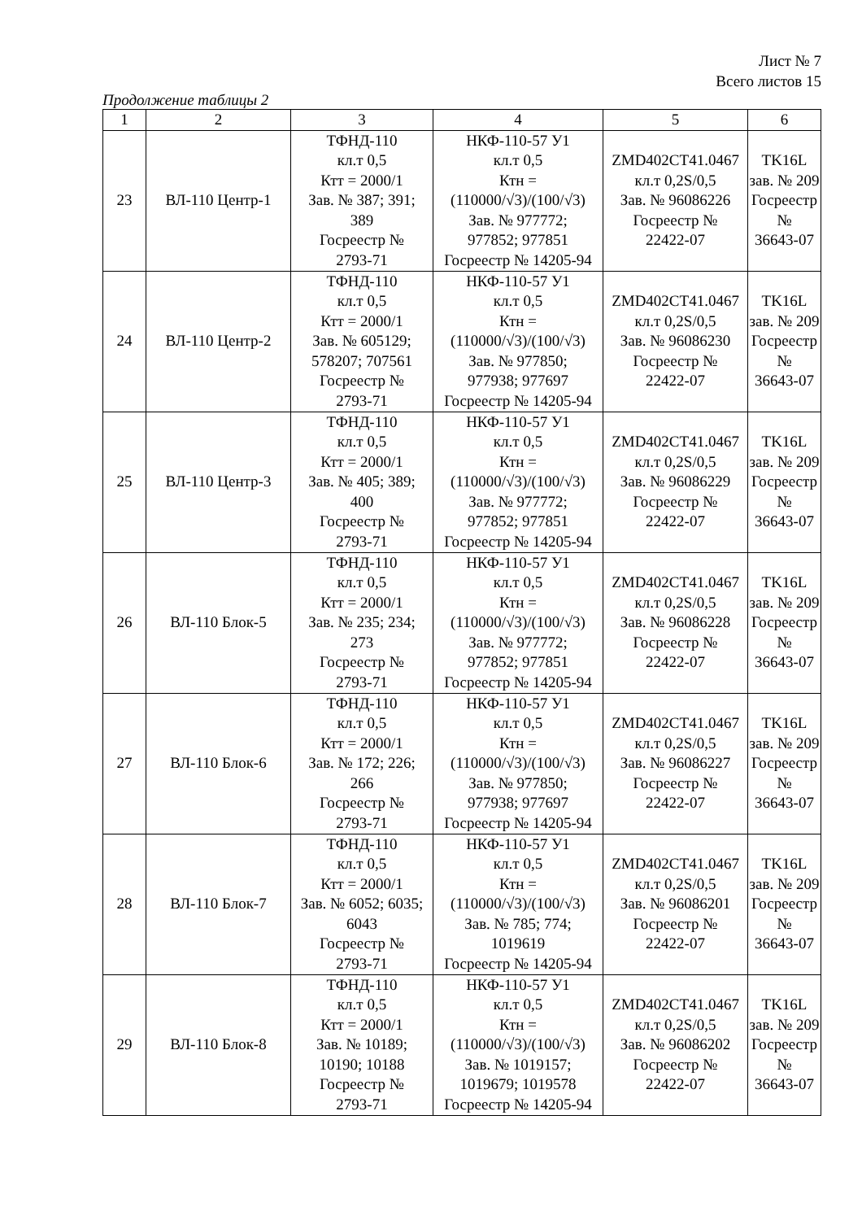Лист № 7
Всего листов 15
Продолжение таблицы 2
| 1 | 2 | 3 | 4 | 5 | 6 |
| --- | --- | --- | --- | --- | --- |
| 23 | ВЛ-110 Центр-1 | ТФНД-110 кл.т 0,5 Ктт = 2000/1 Зав. № 387; 391; 389 Госреестр № 2793-71 | НКФ-110-57 У1 кл.т 0,5 Ктн = (110000/√3)/(100/√3) Зав. № 977772; 977852; 977851 Госреестр № 14205-94 | ZMD402CT41.0467 кл.т 0,2S/0,5 Зав. № 96086226 Госреестр № 22422-07 | TK16L зав. № 209 Госреестр № 36643-07 |
| 24 | ВЛ-110 Центр-2 | ТФНД-110 кл.т 0,5 Ктт = 2000/1 Зав. № 605129; 578207; 707561 Госреестр № 2793-71 | НКФ-110-57 У1 кл.т 0,5 Ктн = (110000/√3)/(100/√3) Зав. № 977850; 977938; 977697 Госреестр № 14205-94 | ZMD402CT41.0467 кл.т 0,2S/0,5 Зав. № 96086230 Госреестр № 22422-07 | TK16L зав. № 209 Госреестр № 36643-07 |
| 25 | ВЛ-110 Центр-3 | ТФНД-110 кл.т 0,5 Ктт = 2000/1 Зав. № 405; 389; 400 Госреестр № 2793-71 | НКФ-110-57 У1 кл.т 0,5 Ктн = (110000/√3)/(100/√3) Зав. № 977772; 977852; 977851 Госреестр № 14205-94 | ZMD402CT41.0467 кл.т 0,2S/0,5 Зав. № 96086229 Госреестр № 22422-07 | TK16L зав. № 209 Госреестр № 36643-07 |
| 26 | ВЛ-110 Блок-5 | ТФНД-110 кл.т 0,5 Ктт = 2000/1 Зав. № 235; 234; 273 Госреестр № 2793-71 | НКФ-110-57 У1 кл.т 0,5 Ктн = (110000/√3)/(100/√3) Зав. № 977772; 977852; 977851 Госреестр № 14205-94 | ZMD402CT41.0467 кл.т 0,2S/0,5 Зав. № 96086228 Госреестр № 22422-07 | TK16L зав. № 209 Госреестр № 36643-07 |
| 27 | ВЛ-110 Блок-6 | ТФНД-110 кл.т 0,5 Ктт = 2000/1 Зав. № 172; 226; 266 Госреестр № 2793-71 | НКФ-110-57 У1 кл.т 0,5 Ктн = (110000/√3)/(100/√3) Зав. № 977850; 977938; 977697 Госреестр № 14205-94 | ZMD402CT41.0467 кл.т 0,2S/0,5 Зав. № 96086227 Госреестр № 22422-07 | TK16L зав. № 209 Госреестр № 36643-07 |
| 28 | ВЛ-110 Блок-7 | ТФНД-110 кл.т 0,5 Ктт = 2000/1 Зав. № 6052; 6035; 6043 Госреестр № 2793-71 | НКФ-110-57 У1 кл.т 0,5 Ктн = (110000/√3)/(100/√3) Зав. № 785; 774; 1019619 Госреестр № 14205-94 | ZMD402CT41.0467 кл.т 0,2S/0,5 Зав. № 96086201 Госреестр № 22422-07 | TK16L зав. № 209 Госреестр № 36643-07 |
| 29 | ВЛ-110 Блок-8 | ТФНД-110 кл.т 0,5 Ктт = 2000/1 Зав. № 10189; 10190; 10188 Госреестр № 2793-71 | НКФ-110-57 У1 кл.т 0,5 Ктн = (110000/√3)/(100/√3) Зав. № 1019157; 1019679; 1019578 Госреестр № 14205-94 | ZMD402CT41.0467 кл.т 0,2S/0,5 Зав. № 96086202 Госреестр № 22422-07 | TK16L зав. № 209 Госреестр № 36643-07 |